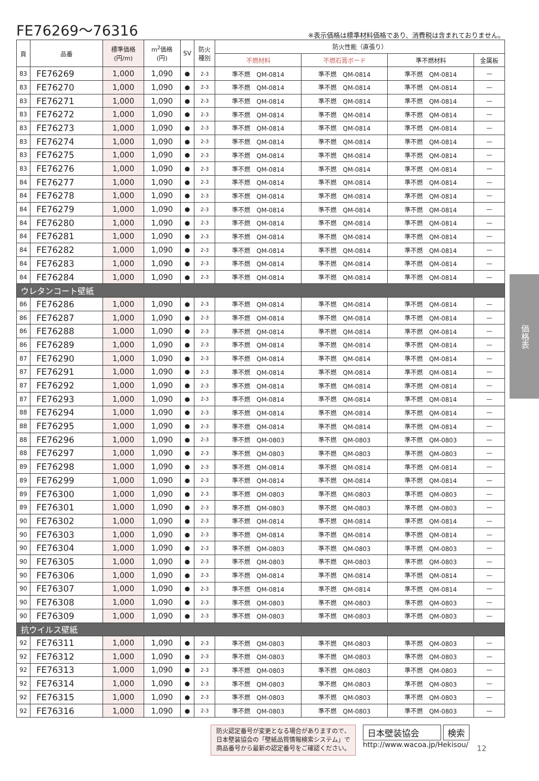FE76269〜76316
※表示価格は標準材料価格であり、消費税は含まれておりません。
| 頁 | 品番 | 標準価格 (円/m) | m<sup>2</sup>価格 (円) | SV | 防火 種別 | 防火性能（直張り） | | | |
| --- | --- | --- | --- | --- | --- | --- | --- | --- | --- |
| | | | | | | 不燃材料 | 不燃石膏ボード | 準不燃材料 | 金属板 |
| 83 | FE76269 | 1,000 | 1,090 | ● | 2-3 | 準不燃 QM-0814 | 準不燃 QM-0814 | 準不燃 QM-0814 | — |
| 83 | FE76270 | 1,000 | 1,090 | ● | 2-3 | 準不燃 QM-0814 | 準不燃 QM-0814 | 準不燃 QM-0814 | — |
| 83 | FE76271 | 1,000 | 1,090 | ● | 2-3 | 準不燃 QM-0814 | 準不燃 QM-0814 | 準不燃 QM-0814 | — |
| 83 | FE76272 | 1,000 | 1,090 | ● | 2-3 | 準不燃 QM-0814 | 準不燃 QM-0814 | 準不燃 QM-0814 | — |
| 83 | FE76273 | 1,000 | 1,090 | ● | 2-3 | 準不燃 QM-0814 | 準不燃 QM-0814 | 準不燃 QM-0814 | — |
| 83 | FE76274 | 1,000 | 1,090 | ● | 2-3 | 準不燃 QM-0814 | 準不燃 QM-0814 | 準不燃 QM-0814 | — |
| 83 | FE76275 | 1,000 | 1,090 | ● | 2-3 | 準不燃 QM-0814 | 準不燃 QM-0814 | 準不燃 QM-0814 | — |
| 83 | FE76276 | 1,000 | 1,090 | ● | 2-3 | 準不燃 QM-0814 | 準不燃 QM-0814 | 準不燃 QM-0814 | — |
| 84 | FE76277 | 1,000 | 1,090 | ● | 2-3 | 準不燃 QM-0814 | 準不燃 QM-0814 | 準不燃 QM-0814 | — |
| 84 | FE76278 | 1,000 | 1,090 | ● | 2-3 | 準不燃 QM-0814 | 準不燃 QM-0814 | 準不燃 QM-0814 | — |
| 84 | FE76279 | 1,000 | 1,090 | ● | 2-3 | 準不燃 QM-0814 | 準不燃 QM-0814 | 準不燃 QM-0814 | — |
| 84 | FE76280 | 1,000 | 1,090 | ● | 2-3 | 準不燃 QM-0814 | 準不燃 QM-0814 | 準不燃 QM-0814 | — |
| 84 | FE76281 | 1,000 | 1,090 | ● | 2-3 | 準不燃 QM-0814 | 準不燃 QM-0814 | 準不燃 QM-0814 | — |
| 84 | FE76282 | 1,000 | 1,090 | ● | 2-3 | 準不燃 QM-0814 | 準不燃 QM-0814 | 準不燃 QM-0814 | — |
| 84 | FE76283 | 1,000 | 1,090 | ● | 2-3 | 準不燃 QM-0814 | 準不燃 QM-0814 | 準不燃 QM-0814 | — |
| 84 | FE76284 | 1,000 | 1,090 | ● | 2-3 | 準不燃 QM-0814 | 準不燃 QM-0814 | 準不燃 QM-0814 | — |
| ウレタンコート壁紙 | | | | | | | | | |
| 86 | FE76286 | 1,000 | 1,090 | ● | 2-3 | 準不燃 QM-0814 | 準不燃 QM-0814 | 準不燃 QM-0814 | — |
| 86 | FE76287 | 1,000 | 1,090 | ● | 2-3 | 準不燃 QM-0814 | 準不燃 QM-0814 | 準不燃 QM-0814 | — |
| 86 | FE76288 | 1,000 | 1,090 | ● | 2-3 | 準不燃 QM-0814 | 準不燃 QM-0814 | 準不燃 QM-0814 | — |
| 86 | FE76289 | 1,000 | 1,090 | ● | 2-3 | 準不燃 QM-0814 | 準不燃 QM-0814 | 準不燃 QM-0814 | — |
| 87 | FE76290 | 1,000 | 1,090 | ● | 2-3 | 準不燃 QM-0814 | 準不燃 QM-0814 | 準不燃 QM-0814 | — |
| 87 | FE76291 | 1,000 | 1,090 | ● | 2-3 | 準不燃 QM-0814 | 準不燃 QM-0814 | 準不燃 QM-0814 | — |
| 87 | FE76292 | 1,000 | 1,090 | ● | 2-3 | 準不燃 QM-0814 | 準不燃 QM-0814 | 準不燃 QM-0814 | — |
| 87 | FE76293 | 1,000 | 1,090 | ● | 2-3 | 準不燃 QM-0814 | 準不燃 QM-0814 | 準不燃 QM-0814 | — |
| 88 | FE76294 | 1,000 | 1,090 | ● | 2-3 | 準不燃 QM-0814 | 準不燃 QM-0814 | 準不燃 QM-0814 | — |
| 88 | FE76295 | 1,000 | 1,090 | ● | 2-3 | 準不燃 QM-0814 | 準不燃 QM-0814 | 準不燃 QM-0814 | — |
| 88 | FE76296 | 1,000 | 1,090 | ● | 2-3 | 準不燃 QM-0803 | 準不燃 QM-0803 | 準不燃 QM-0803 | — |
| 88 | FE76297 | 1,000 | 1,090 | ● | 2-3 | 準不燃 QM-0803 | 準不燃 QM-0803 | 準不燃 QM-0803 | — |
| 89 | FE76298 | 1,000 | 1,090 | ● | 2-3 | 準不燃 QM-0814 | 準不燃 QM-0814 | 準不燃 QM-0814 | — |
| 89 | FE76299 | 1,000 | 1,090 | ● | 2-3 | 準不燃 QM-0814 | 準不燃 QM-0814 | 準不燃 QM-0814 | — |
| 89 | FE76300 | 1,000 | 1,090 | ● | 2-3 | 準不燃 QM-0803 | 準不燃 QM-0803 | 準不燃 QM-0803 | — |
| 89 | FE76301 | 1,000 | 1,090 | ● | 2-3 | 準不燃 QM-0803 | 準不燃 QM-0803 | 準不燃 QM-0803 | — |
| 90 | FE76302 | 1,000 | 1,090 | ● | 2-3 | 準不燃 QM-0814 | 準不燃 QM-0814 | 準不燃 QM-0814 | — |
| 90 | FE76303 | 1,000 | 1,090 | ● | 2-3 | 準不燃 QM-0814 | 準不燃 QM-0814 | 準不燃 QM-0814 | — |
| 90 | FE76304 | 1,000 | 1,090 | ● | 2-3 | 準不燃 QM-0803 | 準不燃 QM-0803 | 準不燃 QM-0803 | — |
| 90 | FE76305 | 1,000 | 1,090 | ● | 2-3 | 準不燃 QM-0803 | 準不燃 QM-0803 | 準不燃 QM-0803 | — |
| 90 | FE76306 | 1,000 | 1,090 | ● | 2-3 | 準不燃 QM-0814 | 準不燃 QM-0814 | 準不燃 QM-0814 | — |
| 90 | FE76307 | 1,000 | 1,090 | ● | 2-3 | 準不燃 QM-0814 | 準不燃 QM-0814 | 準不燃 QM-0814 | — |
| 90 | FE76308 | 1,000 | 1,090 | ● | 2-3 | 準不燃 QM-0803 | 準不燃 QM-0803 | 準不燃 QM-0803 | — |
| 90 | FE76309 | 1,000 | 1,090 | ● | 2-3 | 準不燃 QM-0803 | 準不燃 QM-0803 | 準不燃 QM-0803 | — |
| 抗ウイルス壁紙 | | | | | | | | | |
| 92 | FE76311 | 1,000 | 1,090 | ● | 2-3 | 準不燃 QM-0803 | 準不燃 QM-0803 | 準不燃 QM-0803 | — |
| 92 | FE76312 | 1,000 | 1,090 | ● | 2-3 | 準不燃 QM-0803 | 準不燃 QM-0803 | 準不燃 QM-0803 | — |
| 92 | FE76313 | 1,000 | 1,090 | ● | 2-3 | 準不燃 QM-0803 | 準不燃 QM-0803 | 準不燃 QM-0803 | — |
| 92 | FE76314 | 1,000 | 1,090 | ● | 2-3 | 準不燃 QM-0803 | 準不燃 QM-0803 | 準不燃 QM-0803 | — |
| 92 | FE76315 | 1,000 | 1,090 | ● | 2-3 | 準不燃 QM-0803 | 準不燃 QM-0803 | 準不燃 QM-0803 | — |
| 92 | FE76316 | 1,000 | 1,090 | ● | 2-3 | 準不燃 QM-0803 | 準不燃 QM-0803 | 準不燃 QM-0803 | — |
価格表
防火認定番号が変更となる場合がありますので、
日本壁装協会の「壁紙品質情報検索システム」で
商品番号から最新の認定番号をご確認ください。
日本壁装協会　　 検索
http://www.wacoa.jp/Hekisou/
12